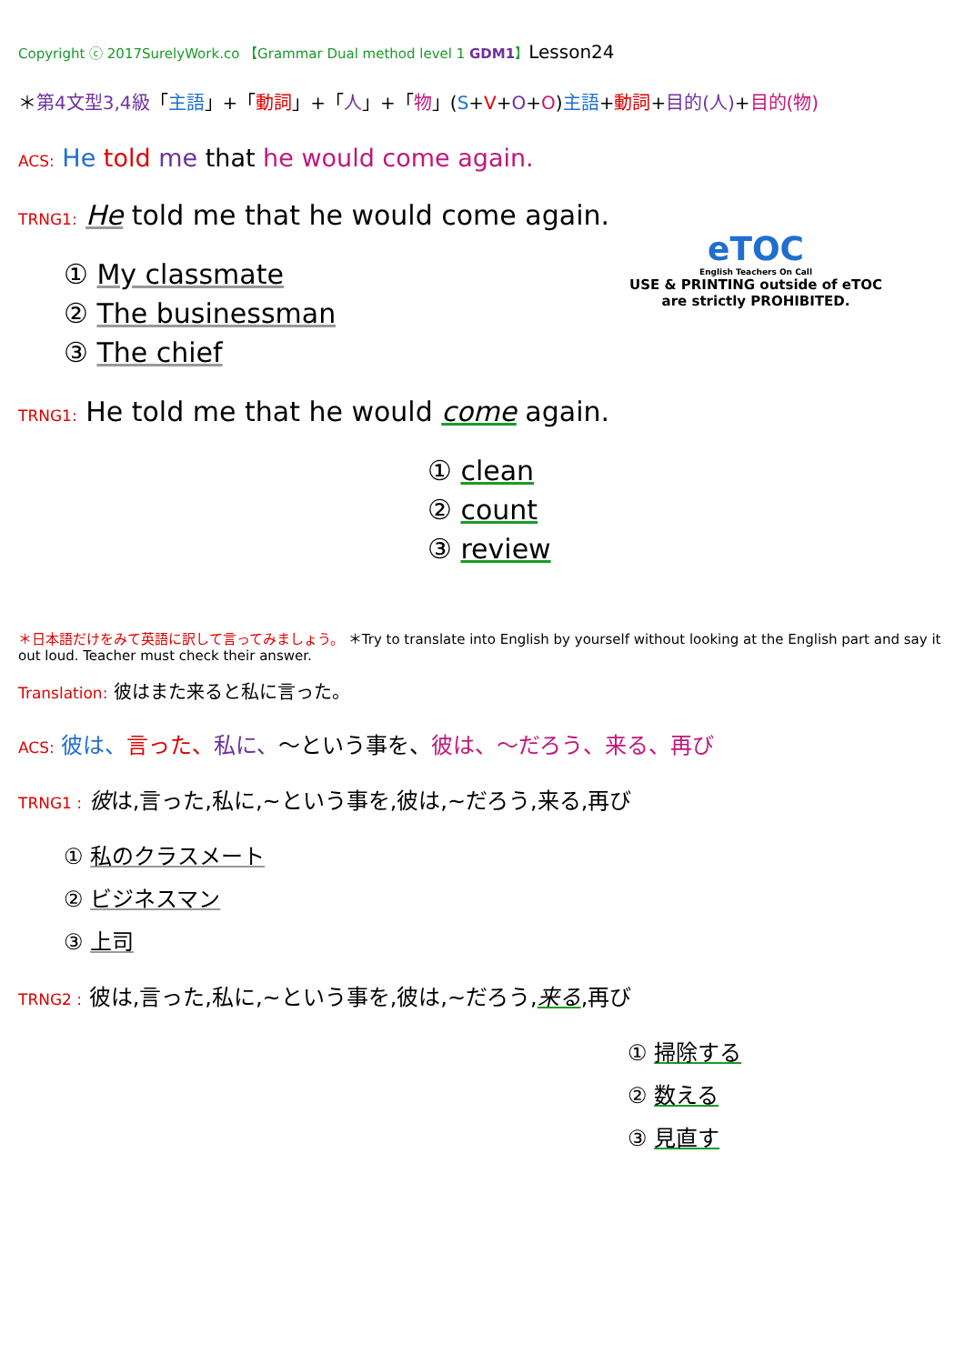Copyright ⓒ 2017SurelyWork.co 【Grammar Dual method level 1 GDM1】Lesson24
＊第4文型3,4級「主語」+「動詞」+「人」+「物」(S+V+O+O)主語+動詞+目的(人)+目的(物)
ACS: He told me that he would come again.
TRNG1: He told me that he would come again.
① My classmate
② The businessman
③ The chief
eTOC
English Teachers On Call
USE & PRINTING outside of eTOC are strictly PROHIBITED.
TRNG1: He told me that he would come again.
① clean
② count
③ review
＊日本語だけをみて英語に訳して言ってみましょう。 ＊Try to translate into English by yourself without looking at the English part and say it out loud. Teacher must check their answer.
Translation: 彼はまた来ると私に言った。
ACS: 彼は、言った、私に、～という事を、彼は、～だろう、来る、再び
TRNG1 : 彼は,言った,私に,~という事を,彼は,~だろう,来る,再び
① 私のクラスメート
② ビジネスマン
③ 上司
TRNG2 : 彼は,言った,私に,~という事を,彼は,~だろう,来る,再び
① 掃除する
② 数える
③ 見直す